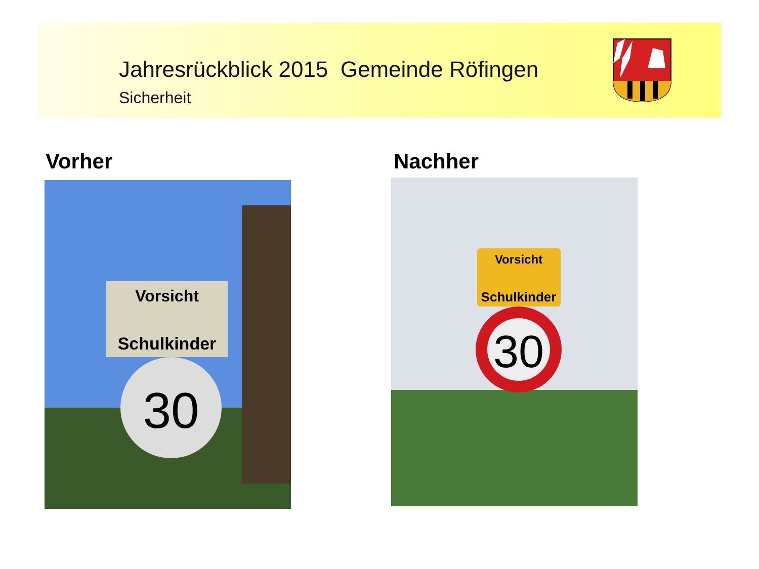Jahresrückblick 2015 Gemeinde Röfingen
Sicherheit
Vorher Nachher
Vorsicht
Schulkinder
30
Vorsicht
Schulkinder
30